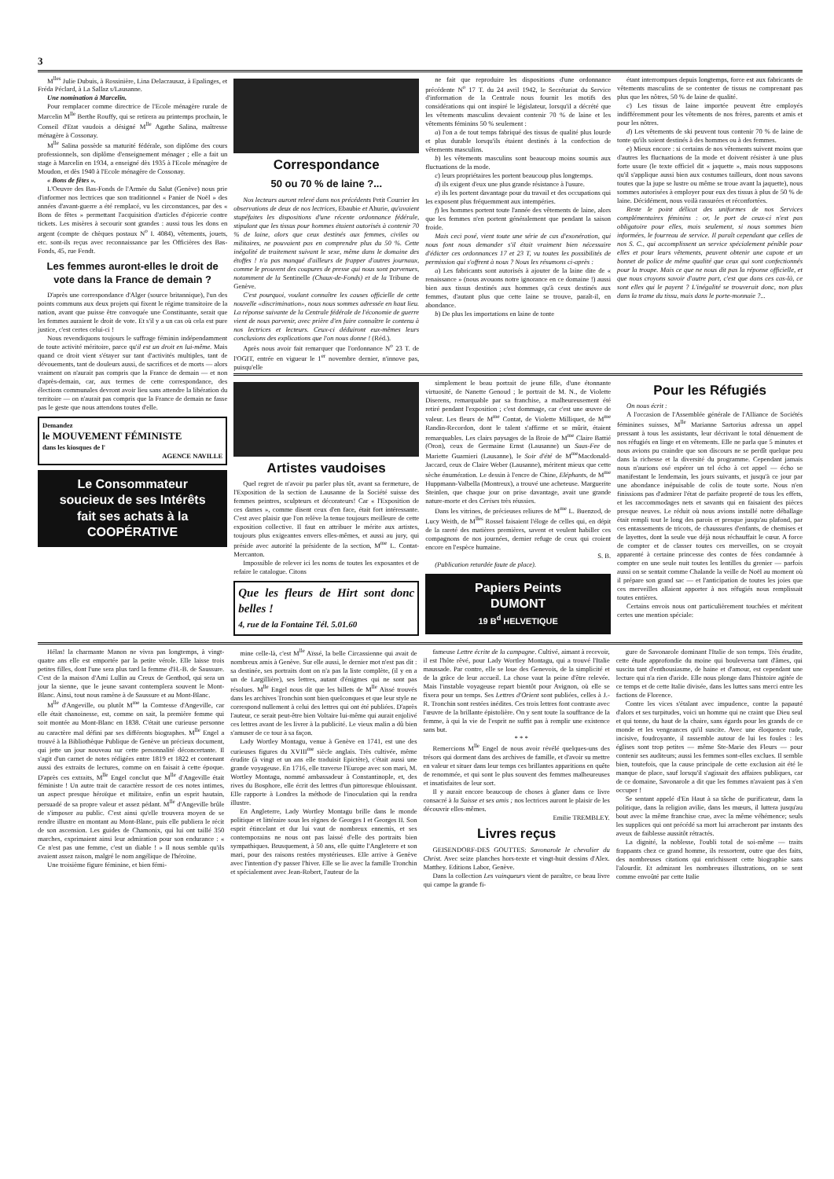3
M<sup>lles</sup> Julie Dubuis, à Rossinière, Lina Delacrausaz, à Epalinges, et Fréda Péclard, à La Sallaz s/Lausanne.
Une nomination à Marcelin.
Pour remplacer comme directrice de l'Ecole ménagère rurale de Marcelin M<sup>lle</sup> Berthe Rouffy, qui se retirera au printemps prochain, le Conseil d'Etat vaudois a désigné M<sup>lle</sup> Agathe Salina, maîtresse ménagère à Cossonay.
M<sup>lle</sup> Salina possède sa maturité fédérale, son diplôme des cours professionnels, son diplôme d'enseignement ménager ; elle a fait un stage à Marcelin en 1934, a enseigné dès 1935 à l'Ecole ménagère de Moudon, et dès 1940 à l'Ecole ménagère de Cossonay.
« Bons de fêtes ».
L'Oeuvre des Bas-Fonds de l'Armée du Salut (Genève) nous prie d'informer nos lectrices que son traditionnel « Panier de Noël » des années d'avant-guerre a été remplacé, vu les circonstances, par des « Bons de fêtes » permettant l'acquisition d'articles d'épicerie contre tickets. Les misères à secourir sont grandes : aussi tous les dons en argent (compte de chèques postaux N<sup>o</sup> I. 4084), vêtements, jouets, etc. sont-ils reçus avec reconnaissance par les Officières des Bas-Fonds, 45, rue Fendt.
Les femmes auront-elles le droit de vote dans la France de demain ?
D'après une correspondance d'Alger (source britannique), l'un des points communs aux deux projets qui fixent le régime transitoire de la nation, avant que puisse être convoquée une Constituante, serait que les femmes auraient le droit de vote. Et s'il y a un cas où cela est pure justice, c'est certes celui-ci !
Nous revendiquons toujours le suffrage féminin indépendamment de toute activité méritoire, parce qu'il est un droit en lui-même. Mais quand ce droit vient s'étayer sur tant d'activités multiples, tant de dévouements, tant de douleurs aussi, de sacrifices et de morts — alors vraiment on n'aurait pas compris que la France de demain — et non d'après-demain, car, aux termes de cette correspondance, des élections communales devront avoir lieu sans attendre la libération du territoire — on n'aurait pas compris que la France de demain ne fasse pas le geste que nous attendons toutes d'elle.
Demandez
le MOUVEMENT FÉMINISTE
dans les kiosques de l'
AGENCE NAVILLE
Le Consommateur
soucieux de ses Intérêts
fait ses achats à la
COOPÉRATIVE
Correspondance
50 ou 70 % de laine ?...
Nos lecteurs auront relevé dans nos précédents Petit Courrier les observations de deux de nos lectrices, Ebaubie et Ahurie, qu'avaient stupéfaites les dispositions d'une récente ordonnance fédérale, stipulant que les tissus pour hommes étaient autorisés à contenir 70 % de laine, alors que ceux destinés aux femmes, civiles ou militaires, ne pouvaient pas en comprendre plus du 50 %. Cette inégalité de traitement suivant le sexe, même dans le domaine des étoffes ! n'a pas manqué d'ailleurs de frapper d'autres journaux, comme le prouvent des coupures de presse qui nous sont parvenues, notamment de la Sentinelle (Chaux-de-Fonds) et de la Tribune de Genève.
C'est pourquoi, voulant connaître les causes officielle de cette nouvelle «discrimination», nous nous sommes adressée en haut lieu. La réponse suivante de la Centrale fédérale de l'économie de guerre vient de nous parvenir, avec prière d'en faire connaître le contenu à nos lectrices et lecteurs. Ceux-ci déduiront eux-mêmes leurs conclusions des explications que l'on nous donne ! (Réd.).
Après nous avoir fait remarquer que l'ordonnance N<sup>o</sup> 23 T. de l'OGIT, entrée en vigueur le 1<sup>er</sup> novembre dernier, n'innove pas, puisqu'elle
ne fait que reproduire les dispositions d'une ordonnance précédente N<sup>o</sup> 17 T. du 24 avril 1942, le Secrétariat du Service d'information de la Centrale nous fournit les motifs des considérations qui ont inspiré le législateur, lorsqu'il a décrété que les vêtements masculins devaient contenir 70 % de laine et les vêtements féminins 50 % seulement :
a) l'on a de tout temps fabriqué des tissus de qualité plus lourde et plus durable lorsqu'ils étaient destinés à la confection de vêtements masculins.
b) les vêtements masculins sont beaucoup moins soumis aux fluctuations de la mode.
c) leurs propriétaires les portent beaucoup plus longtemps.
d) ils exigent d'eux une plus grande résistance à l'usure.
e) ils les portent davantage pour du travail et des occupations qui les exposent plus fréquemment aux intempéries.
f) les hommes portent toute l'année des vêtements de laine, alors que les femmes n'en portent généralement que pendant la saison froide.
Mais ceci posé, vient toute une série de cas d'exonération, qui nous font nous demander s'il était vraiment bien nécessaire d'édicter ces ordonnances 17 et 23 T, vu toutes les possibilités de permission qui s'offrent à nous ? Nous les résumons ci-après :
a) Les fabricants sont autorisés à ajouter de la laine dite de « renaissance » (nous avouons notre ignorance en ce domaine !) aussi bien aux tissus destinés aux hommes qu'à ceux destinés aux femmes, d'autant plus que cette laine se trouve, paraît-il, en abondance.
b) De plus les importations en laine de tonte
étant interrompues depuis longtemps, force est aux fabricants de vêtements masculins de se contenter de tissus ne comprenant pas plus que les nôtres, 50 % de laine de qualité.
c) Les tissus de laine importée peuvent être employés indifféremment pour les vêtements de nos frères, parents et amis et pour les nôtres.
d) Les vêtements de ski peuvent tous contenir 70 % de laine de tonte qu'ils soient destinés à des hommes ou à des femmes.
e) Mieux encore : si certains de nos vêtements suivent moins que d'autres les fluctuations de la mode et doivent résister à une plus forte usure (le texte officiel dit « jaquette », mais nous supposons qu'il s'applique aussi bien aux costumes tailleurs, dont nous savons toutes que la jupe se lustre ou même se troue avant la jaquette), nous sommes autorisées à employer pour eux des tissus à plus de 50 % de laine. Décidément, nous voilà rassurées et réconfortées.
Reste le point délicat des uniformes de nos Services complémentaires féminins : or, le port de ceux-ci n'est pas obligatoire pour elles, mais seulement, si nous sommes bien informées, le fourreau de service. Il paraît cependant que celles de nos S. C., qui accomplissent un service spécialement pénible pour elles et pour leurs vêtements, peuvent obtenir une capote et un bonnet de police de même qualité que ceux qui sont confectionnés pour la troupe. Mais ce que ne nous dit pas la réponse officielle, et que nous croyons savoir d'autre part, c'est que dans ces cas-là, ce sont elles qui le payent ? L'inégalité se trouverait donc, non plus dans la trame du tissu, mais dans le porte-monnaie ?...
Artistes vaudoises
Quel regret de n'avoir pu parler plus tôt, avant sa fermeture, de l'Exposition de la section de Lausanne de la Société suisse des femmes peintres, sculpteurs et décorateurs! Car « l'Exposition de ces dames », comme disent ceux d'en face, était fort intéressante. C'est avec plaisir que l'on relève la tenue toujours meilleure de cette exposition collective. Il faut en attribuer le mérite aux artistes, toujours plus exigeantes envers elles-mêmes, et aussi au jury, qui préside avec autorité la présidente de la section, M<sup>me</sup> L. Contat-Mercanton.
Impossible de relever ici les noms de toutes les exposantes et de refaire le catalogue. Citons
Que les fleurs de Hirt sont donc belles !
4, rue de la Fontaine Tél. 5.01.60
simplement le beau portrait de jeune fille, d'une étonnante virtuosité, de Nanette Genoud ; le portrait de M. N., de Violette Diserens, remarquable par sa franchise, a malheureusement été retiré pendant l'exposition ; c'est dommage, car c'est une œuvre de valeur. Les fleurs de M<sup>me</sup> Contat, de Violette Milliquet, de M<sup>me</sup> Randin-Recordon, dont le talent s'affirme et se mûrit, étaient remarquables. Les clairs paysages de la Broie de M<sup>me</sup> Claire Battié (Oron), ceux de Germaine Ernst (Lausanne) un Saas-Fee de Mariette Guarnieri (Lausanne), le Soir d'été de M<sup>me</sup>Macdonald-Jaccard, ceux de Claire Weber (Lausanne), méritent mieux que cette sèche énumération. Le dessin à l'encre de Chine, Eléphants, de M<sup>me</sup> Huppmann-Valbella (Montreux), a trouvé une acheteuse. Marguerite Steinlen, que chaque jour on prise davantage, avait une grande nature-morte et des Cerises très réussies.
Dans les vitrines, de précieuses reliures de M<sup>me</sup> L. Buenzod, de Lucy Weith, de M<sup>lles</sup> Rossel faisaient l'éloge de celles qui, en dépit de la rareté des matières premières, savent et veulent habiller ces compagnons de nos journées, dernier refuge de ceux qui croient encore en l'espèce humaine.
S. B.
(Publication retardée faute de place).
Papiers Peints
DUMONT
19 B<sup>d</sup> HELVETIQUE
Pour les Réfugiés
On nous écrit :
A l'occasion de l'Assemblée générale de l'Alliance de Sociétés féminines suisses, M<sup>lle</sup> Marianne Sartorius adressa un appel pressant à tous les assistants, leur décrivant le total dénuement de nos réfugiés en linge et en vêtements. Elle ne parla que 5 minutes et nous avions pu craindre que son discours ne se perdît quelque peu dans la richesse et la diversité du programme. Cependant jamais nous n'aurions osé espérer un tel écho à cet appel — écho se manifestant le lendemain, les jours suivants, et jusqu'à ce jour par une abondance inépuisable de colis de toute sorte. Nous n'en finissions pas d'admirer l'état de parfaite propreté de tous les effets, et les raccommodages nets et savants qui en faisaient des pièces presque neuves. Le réduit où nous avions installé notre déballage était rempli tout le long des parois et presque jusqu'au plafond, par ces entassements de tricots, de chaussures d'enfants, de chemises et de layettes, dont la seule vue déjà nous réchauffait le cœur. A force de compter et de classer toutes ces merveilles, on se croyait apparenté à certaine princesse des contes de fées condamnée à compter en une seule nuit toutes les lentilles du grenier — parfois aussi on se sentait comme Chalande la veille de Noël au moment où il prépare son grand sac — et l'anticipation de toutes les joies que ces merveilles allaient apporter à nos réfugiés nous remplissait toutes entières.
Certains envois nous ont particulièrement touchées et méritent certes une mention spéciale:
Hélas! la charmante Manon ne vivra pas longtemps, à vingt-quatre ans elle est emportée par la petite vérole. Elle laisse trois petites filles, dont l'une sera plus tard la femme d'H.-B. de Saussure. C'est de la maison d'Ami Lullin au Creux de Genthod, qui sera un jour la sienne, que le jeune savant contemplera souvent le Mont-Blanc. Ainsi, tout nous ramène à de Saussure et au Mont-Blanc.
M<sup>lle</sup> d'Angeville, ou plutôt M<sup>me</sup> la Comtesse d'Angeville, car elle était chanoinesse, est, comme on sait, la première femme qui soit montée au Mont-Blanc en 1838. C'était une curieuse personne au caractère mal défini par ses différents biographes. M<sup>lle</sup> Engel a trouvé à la Bibliothèque Publique de Genève un précieux document, qui jette un jour nouveau sur cette personnalité déconcertante. Il s'agit d'un carnet de notes rédigées entre 1819 et 1822 et contenant aussi des extraits de lectures, comme on en faisait à cette époque. D'après ces extraits, M<sup>lle</sup> Engel conclut que M<sup>lle</sup> d'Angeville était féministe ! Un autre trait de caractère ressort de ces notes intimes, un aspect presque héroïque et militaire, enfin un esprit hautain, persuadé de sa propre valeur et assez pédant. M<sup>lle</sup> d'Angeville brûle de s'imposer au public. C'est ainsi qu'elle trouvera moyen de se rendre illustre en montant au Mont-Blanc, puis elle publiera le récit de son ascension. Les guides de Chamonix, qui lui ont taillé 350 marches, exprimaient ainsi leur admiration pour son endurance : « Ce n'est pas une femme, c'est un diable ! » Il nous semble qu'ils avaient assez raison, malgré le nom angélique de l'héroïne.
Une troisième figure féminine, et bien fémi-
mine celle-là, c'est M<sup>lle</sup> Aïssé, la belle Circassienne qui avait de nombreux amis à Genève. Sur elle aussi, le dernier mot n'est pas dit : sa destinée, ses portraits dont on n'a pas la liste complète, (il y en a un de Largillière), ses lettres, autant d'énigmes qui ne sont pas résolues. M<sup>lle</sup> Engel nous dit que les billets de M<sup>lle</sup> Aïssé trouvés dans les archives Tronchin sont bien quelconques et que leur style ne correspond nullement à celui des lettres qui ont été publiées. D'après l'auteur, ce serait peut-être bien Voltaire lui-même qui aurait enjolivé ces lettres avant de les livrer à la publicité. Le vieux malin a dû bien s'amuser de ce tour à sa façon.
Lady Wortley Montagu, venue à Genève en 1741, est une des curieuses figures du XVIII<sup>me</sup> siècle anglais. Très cultivée, même érudite (à vingt et un ans elle traduisit Epictète), c'était aussi une grande voyageuse. En 1716, elle traverse l'Europe avec son mari, M. Wortley Montagu, nommé ambassadeur à Constantinople, et, des rives du Bosphore, elle écrit des lettres d'un pittoresque éblouissant. Elle rapporte à Londres la méthode de l'inoculation qui la rendra illustre.
En Angleterre, Lady Wortley Montagu brille dans le monde politique et littéraire sous les règnes de Georges I et Georges II. Son esprit étincelant et dur lui vaut de nombreux ennemis, et ses contemporains ne nous ont pas laissé d'elle des portraits bien sympathiques. Brusquement, à 50 ans, elle quitte l'Angleterre et son mari, pour des raisons restées mystérieuses. Elle arrive à Genève avec l'intention d'y passer l'hiver. Elle se lie avec la famille Tronchin et spécialement avec Jean-Robert, l'auteur de la
fameuse Lettre écrite de la campagne. Cultivé, aimant à recevoir, il est l'hôte rêvé, pour Lady Wortley Montagu, qui a trouvé l'Italie maussade. Par contre, elle se loue des Genevois, de la simplicité et de la grâce de leur accueil. La chose vaut la peine d'être relevée. Mais l'instable voyageuse repart bientôt pour Avignon, où elle se fixera pour un temps. Ses Lettres d'Orient sont publiées, celles à J.-R. Tronchin sont restées inédites. Ces trois lettres font contraste avec l'œuvre de la brillante épistolière. On y sent toute la souffrance de la femme, à qui la vie de l'esprit ne suffit pas à remplir une existence sans but.
* * *
Remercions M<sup>lle</sup> Engel de nous avoir révélé quelques-uns des trésors qui dorment dans des archives de famille, et d'avoir su mettre en valeur et situer dans leur temps ces brillantes apparitions en quête de renommée, et qui sont le plus souvent des femmes malheureuses et insatisfaites de leur sort.
Il y aurait encore beaucoup de choses à glaner dans ce livre consacré à la Suisse et ses amis ; nos lectrices auront le plaisir de les découvrir elles-mêmes.
Emilie TREMBLEY.
Livres reçus
GEISENDORF-DES GOUTTES: Savonarole le chevalier du Christ. Avec seize planches hors-texte et vingt-huit dessins d'Alex. Matthey. Editions Labor, Genève.
Dans la collection Les vainqueurs vient de paraître, ce beau livre qui campe la grande fi-
gure de Savonarole dominant l'Italie de son temps. Très érudite, cette étude approfondie du moine qui bouleversa tant d'âmes, qui suscita tant d'enthousiasme, de haine et d'amour, est cependant une lecture qui n'a rien d'aride. Elle nous plonge dans l'histoire agitée de ce temps et de cette Italie divisée, dans les luttes sans merci entre les factions de Florence.
Contre les vices s'étalant avec impudence, contre la papauté d'alors et ses turpitudes, voici un homme qui ne craint que Dieu seul et qui tonne, du haut de la chaire, sans égards pour les grands de ce monde et les vengeances qu'il suscite. Avec une éloquence rude, incisive, foudroyante, il rassemble autour de lui les foules : les églises sont trop petites — même Ste-Marie des Fleurs — pour contenir ses auditeurs; aussi les femmes sont-elles exclues. Il semble bien, toutefois, que la cause principale de cette exclusion ait été le manque de place, sauf lorsqu'il s'agissait des affaires publiques, car de ce domaine, Savonarole a dit que les femmes n'avaient pas à s'en occuper !
Se sentant appelé d'En Haut à sa tâche de purificateur, dans la politique, dans la religion avilie, dans les mœurs, il luttera jusqu'au bout avec la même franchise crue, avec la même véhémence; seuls les supplices qui ont précédé sa mort lui arracheront par instants des aveux de faiblesse aussitôt rétractés.
La dignité, la noblesse, l'oubli total de soi-même — traits frappants chez ce grand homme, ils ressortent, outre que des faits, des nombreuses citations qui enrichissent cette biographie sans l'alourdir. Et admirant les nombreuses illustrations, on se sent comme envoûté par cette Italie